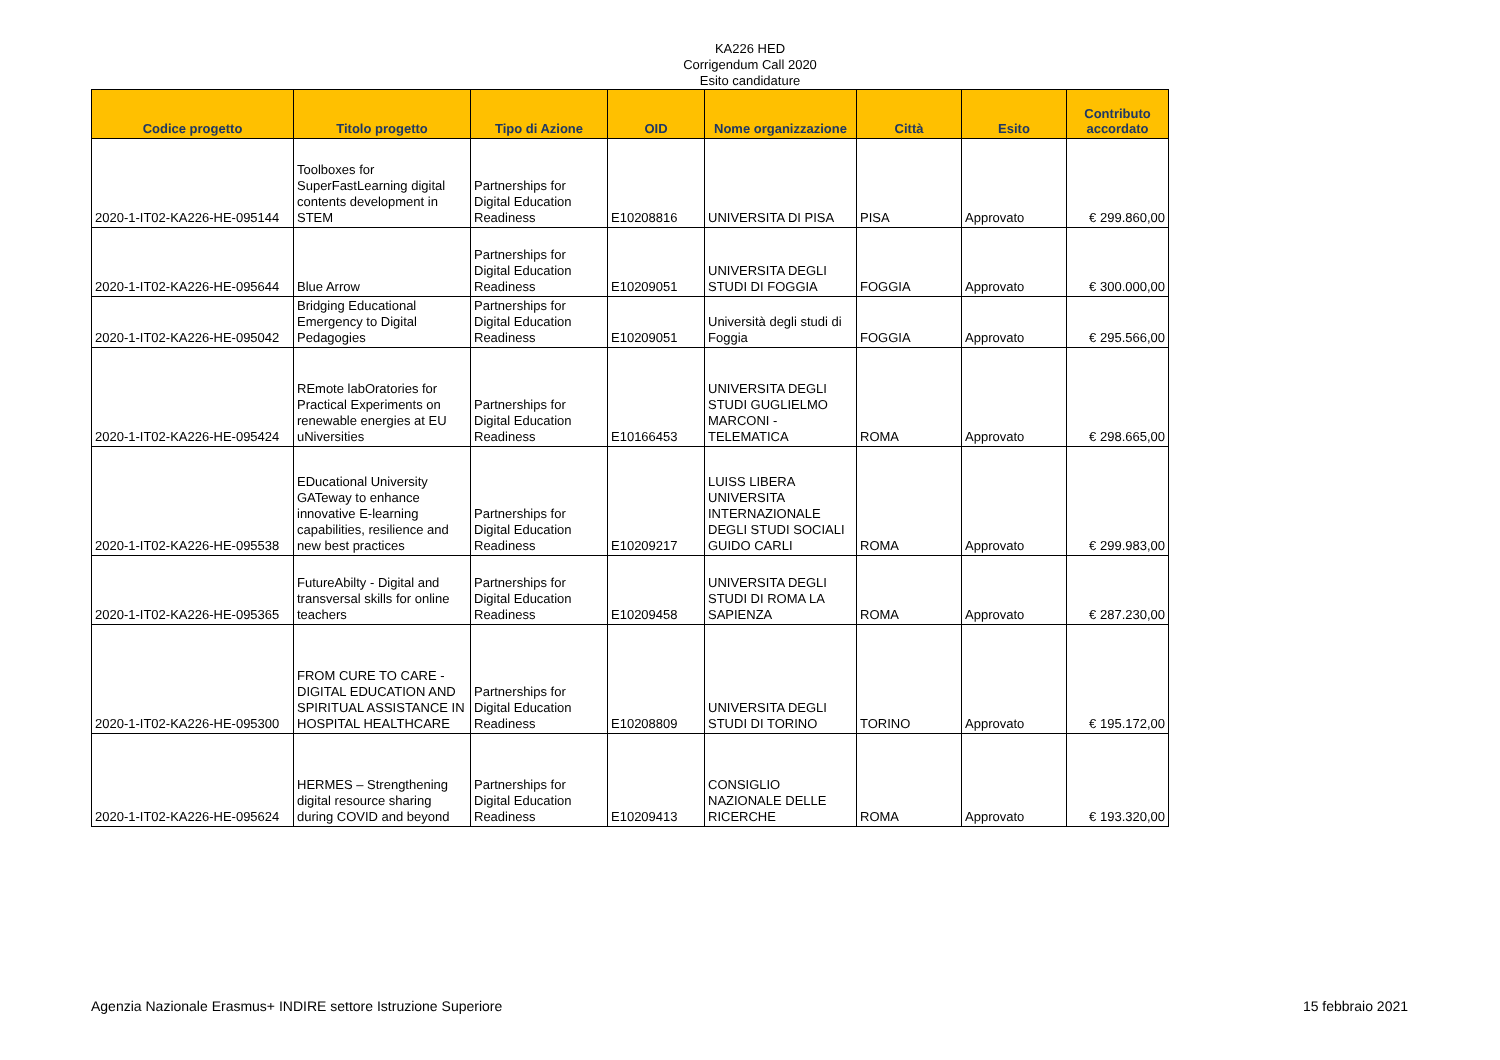KA226 HED
Corrigendum Call 2020
Esito candidature
| Codice progetto | Titolo progetto | Tipo di Azione | OID | Nome organizzazione | Città | Esito | Contributo accordato |
| --- | --- | --- | --- | --- | --- | --- | --- |
| 2020-1-IT02-KA226-HE-095144 | Toolboxes for SuperFastLearning digital contents development in STEM | Partnerships for Digital Education Readiness | E10208816 | UNIVERSITA DI PISA | PISA | Approvato | € 299.860,00 |
| 2020-1-IT02-KA226-HE-095644 | Blue Arrow | Partnerships for Digital Education Readiness | E10209051 | UNIVERSITA DEGLI STUDI DI FOGGIA | FOGGIA | Approvato | € 300.000,00 |
| 2020-1-IT02-KA226-HE-095042 | Bridging Educational Emergency to Digital Pedagogies | Partnerships for Digital Education Readiness | E10209051 | Università degli studi di Foggia | FOGGIA | Approvato | € 295.566,00 |
| 2020-1-IT02-KA226-HE-095424 | REmote labOratories for Practical Experiments on renewable energies at EU uNiversities | Partnerships for Digital Education Readiness | E10166453 | UNIVERSITA DEGLI STUDI GUGLIELMO MARCONI - TELEMATICA | ROMA | Approvato | € 298.665,00 |
| 2020-1-IT02-KA226-HE-095538 | EDucational University GATeway to enhance innovative E-learning capabilities, resilience and new best practices | Partnerships for Digital Education Readiness | E10209217 | LUISS LIBERA UNIVERSITA INTERNAZIONALE DEGLI STUDI SOCIALI GUIDO CARLI | ROMA | Approvato | € 299.983,00 |
| 2020-1-IT02-KA226-HE-095365 | FutureAbilty - Digital and transversal skills for online teachers | Partnerships for Digital Education Readiness | E10209458 | UNIVERSITA DEGLI STUDI DI ROMA LA SAPIENZA | ROMA | Approvato | € 287.230,00 |
| 2020-1-IT02-KA226-HE-095300 | FROM CURE TO CARE - DIGITAL EDUCATION AND SPIRITUAL ASSISTANCE IN HOSPITAL HEALTHCARE | Partnerships for Digital Education Readiness | E10208809 | UNIVERSITA DEGLI STUDI DI TORINO | TORINO | Approvato | € 195.172,00 |
| 2020-1-IT02-KA226-HE-095624 | HERMES – Strengthening digital resource sharing during COVID and beyond | Partnerships for Digital Education Readiness | E10209413 | CONSIGLIO NAZIONALE DELLE RICERCHE | ROMA | Approvato | € 193.320,00 |
Agenzia Nazionale Erasmus+ INDIRE settore Istruzione Superiore 15 febbraio 2021